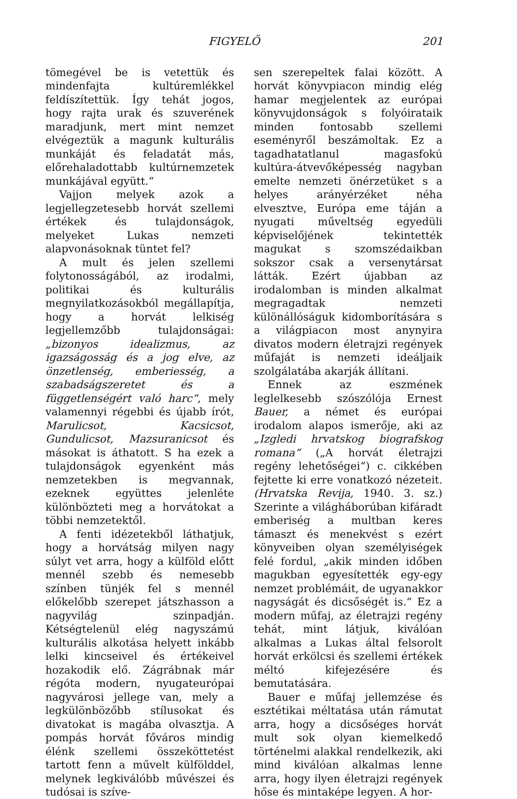FIGYELŐ 201
tömegével be is vetettük és mindenfajta kultúremlékkel feldíszítettük. Így tehát jogos, hogy rajta urak és szuverének maradjunk, mert mint nemzet elvégeztük a magunk kulturális munkáját és feladatát más, előrehaladottabb kultúrnemzetek munkájával együtt.“
Vajjon melyek azok a legjellegzetesebb horvát szellemi értékek és tulajdonságok, melyeket Lukas nemzeti alapvonásoknak tüntet fel?
A mult és jelen szellemi folytonosságából, az irodalmi, politikai és kulturális megnyilatkozásokból megállapítja, hogy a horvát lelkiség legjellemzőbb tulajdonságai: „bizonyos idealizmus, az igazságosság és a jog elve, az önzetlenség, emberiesség, a szabadságszeretet és a függetlenségért való harc“, mely valamennyi régebbi és újabb írót, Marulicsot, Kacsicsot, Gundulicsot, Mazsuranicsot és másokat is áthatott. S ha ezek a tulajdonságok egyenként más nemzetekben is megvannak, ezeknek együttes jelenléte különbözteti meg a horvátokat a többi nemzetektől.
A fenti idézetekből láthatjuk, hogy a horvátság milyen nagy súlyt vet arra, hogy a külföld előtt mennél szebb és nemesebb színben tünjék fel s mennél előkelőbb szerepet játszhasson a nagyvilág szinpadján. Kétségtelenül elég nagyszámú kulturális alkotása helyett inkább lelki kincseivel és értékeivel hozakodik elő. Zágrábnak már régóta modern, nyugateurópai nagyvárosi jellege van, mely a legkülönbözőbb stílusokat és divatokat is magába olvasztja. A pompás horvát főváros mindig élénk szellemi összeköttetést tartott fenn a művelt külfölddel, melynek legkiválóbb művészei és tudósai is szíve-
sen szerepeltek falai között. A horvát könyvpiacon mindig elég hamar megjelentek az európai könyvujdonságok s folyóirataik minden fontosabb szellemi eseményről beszámoltak. Ez a tagadhatatlanul magasfokú kultúra-átvevőképesség nagyban emelte nemzeti önérzetüket s a helyes arányérzéket néha elvesztve, Európa eme táján a nyugati műveltség egyedüli képviselőjének tekintették magukat s szomszédaikban sokszor csak a versenytársat látták. Ezért újabban az irodalomban is minden alkalmat megragadtak nemzeti különállóságuk kidomborítására s a világpiacon most anynyira divatos modern életrajzi regények műfaját is nemzeti ideáljaik szolgálatába akarják állítani.
Ennek az eszmének leglelkesebb szószólója Ernest Bauer, a német és európai irodalom alapos ismerője, aki az „Izgledi hrvatskog biografskog romana“ („A horvát életrajzi regény lehetőségei“) c. cikkében fejtette ki erre vonatkozó nézeteit. (Hrvatska Revija, 1940. 3. sz.) Szerinte a világháborúban kifáradt emberiség a multban keres támaszt és menekvést s ezért könyveiben olyan személyiségek felé fordul, „akik minden időben magukban egyesítették egy-egy nemzet problémáit, de ugyanakkor nagyságát és dicsőségét is.“ Ez a modern műfaj, az életrajzi regény tehát, mint látjuk, kiválóan alkalmas a Lukas által felsorolt horvát erkölcsi és szellemi értékek méltó kifejezésére és bemutatására.
Bauer e műfaj jellemzése és esztétikai méltatása után rámutat arra, hogy a dicsőséges horvát mult sok olyan kiemelkedő történelmi alakkal rendelkezik, aki mind kiválóan alkalmas lenne arra, hogy ilyen életrajzi regények hőse és mintaképe legyen. A hor-